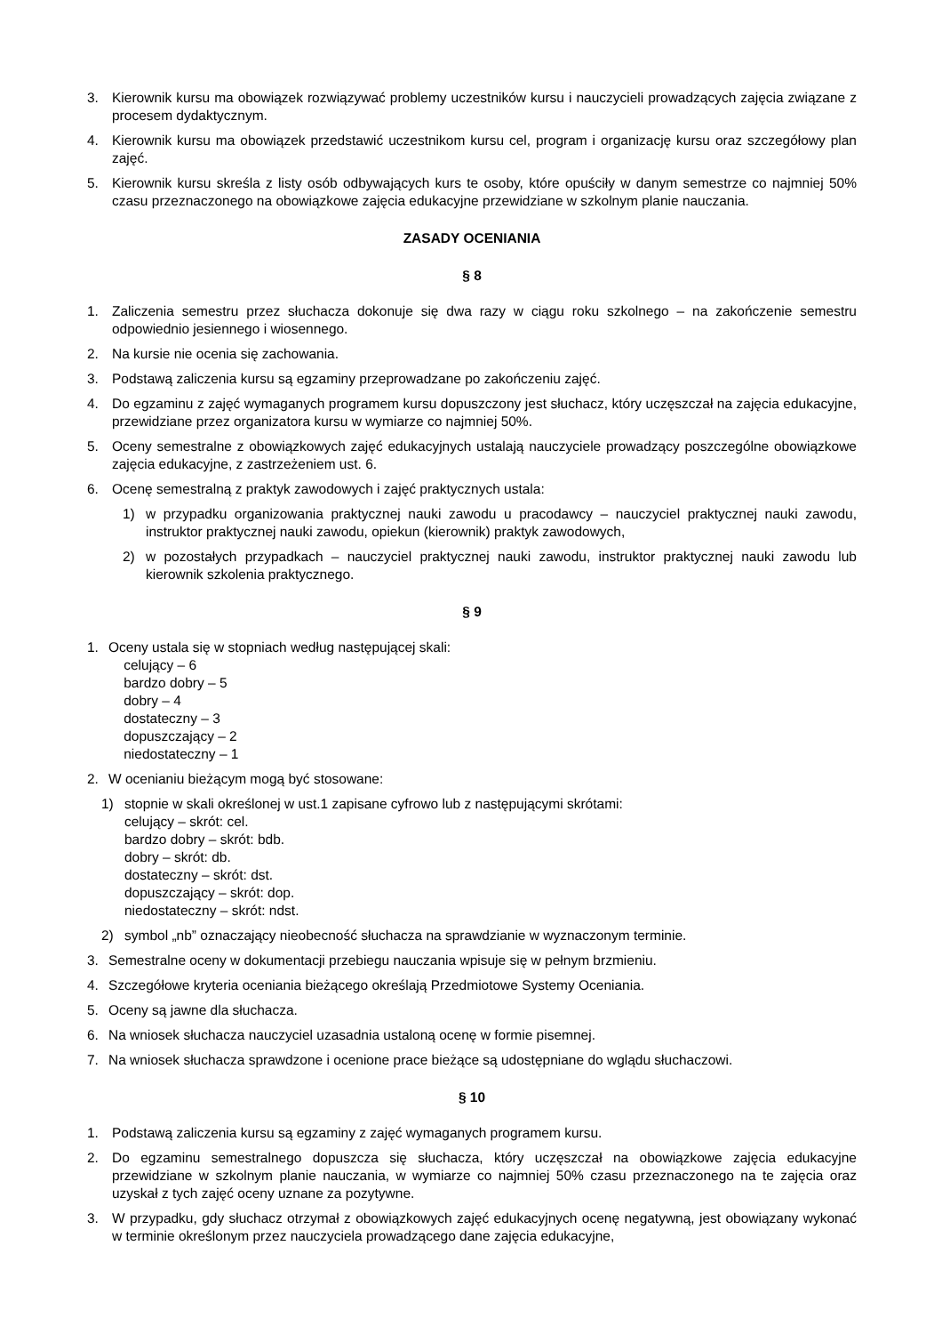3. Kierownik kursu ma obowiązek rozwiązywać problemy uczestników kursu i nauczycieli prowadzących zajęcia związane z procesem dydaktycznym.
4. Kierownik kursu ma obowiązek przedstawić uczestnikom kursu cel, program i organizację kursu oraz szczegółowy plan zajęć.
5. Kierownik kursu skreśla z listy osób odbywających kurs te osoby, które opuściły w danym semestrze co najmniej 50% czasu przeznaczonego na obowiązkowe zajęcia edukacyjne przewidziane w szkolnym planie nauczania.
ZASADY OCENIANIA
§ 8
1. Zaliczenia semestru przez słuchacza dokonuje się dwa razy w ciągu roku szkolnego – na zakończenie semestru odpowiednio jesiennego i wiosennego.
2. Na kursie nie ocenia się zachowania.
3. Podstawą zaliczenia kursu są egzaminy przeprowadzane po zakończeniu zajęć.
4. Do egzaminu z zajęć wymaganych programem kursu dopuszczony jest słuchacz, który uczęszczał na zajęcia edukacyjne, przewidziane przez organizatora kursu w wymiarze co najmniej 50%.
5. Oceny semestralne z obowiązkowych zajęć edukacyjnych ustalają nauczyciele prowadzący poszczególne obowiązkowe zajęcia edukacyjne, z zastrzeżeniem ust. 6.
6. Ocenę semestralną z praktyk zawodowych i zajęć praktycznych ustala:
1) w przypadku organizowania praktycznej nauki zawodu u pracodawcy – nauczyciel praktycznej nauki zawodu, instruktor praktycznej nauki zawodu, opiekun (kierownik) praktyk zawodowych,
2) w pozostałych przypadkach – nauczyciel praktycznej nauki zawodu, instruktor praktycznej nauki zawodu lub kierownik szkolenia praktycznego.
§ 9
1. Oceny ustala się w stopniach według następującej skali:
celujący – 6
bardzo dobry – 5
dobry – 4
dostateczny – 3
dopuszczający – 2
niedostateczny – 1
2. W ocenianiu bieżącym mogą być stosowane:
1) stopnie w skali określonej w ust.1 zapisane cyfrowo lub z następującymi skrótami:
celujący – skrót: cel.
bardzo dobry – skrót: bdb.
dobry – skrót: db.
dostateczny – skrót: dst.
dopuszczający – skrót: dop.
niedostateczny – skrót: ndst.
2) symbol „nb” oznaczający nieobecność słuchacza na sprawdzianie w wyznaczonym terminie.
3. Semestralne oceny w dokumentacji przebiegu nauczania wpisuje się w pełnym brzmieniu.
4. Szczegółowe kryteria oceniania bieżącego określają Przedmiotowe Systemy Oceniania.
5. Oceny są jawne dla słuchacza.
6. Na wniosek słuchacza nauczyciel uzasadnia ustaloną ocenę w formie pisemnej.
7. Na wniosek słuchacza sprawdzone i ocenione prace bieżące są udostępniane do wglądu słuchaczowi.
§ 10
1. Podstawą zaliczenia kursu są egzaminy z zajęć wymaganych programem kursu.
2. Do egzaminu semestralnego dopuszcza się słuchacza, który uczęszczał na obowiązkowe zajęcia edukacyjne przewidziane w szkolnym planie nauczania, w wymiarze co najmniej 50% czasu przeznaczonego na te zajęcia oraz uzyskał z tych zajęć oceny uznane za pozytywne.
3. W przypadku, gdy słuchacz otrzymał z obowiązkowych zajęć edukacyjnych ocenę negatywną, jest obowiązany wykonać w terminie określonym przez nauczyciela prowadzącego dane zajęcia edukacyjne,